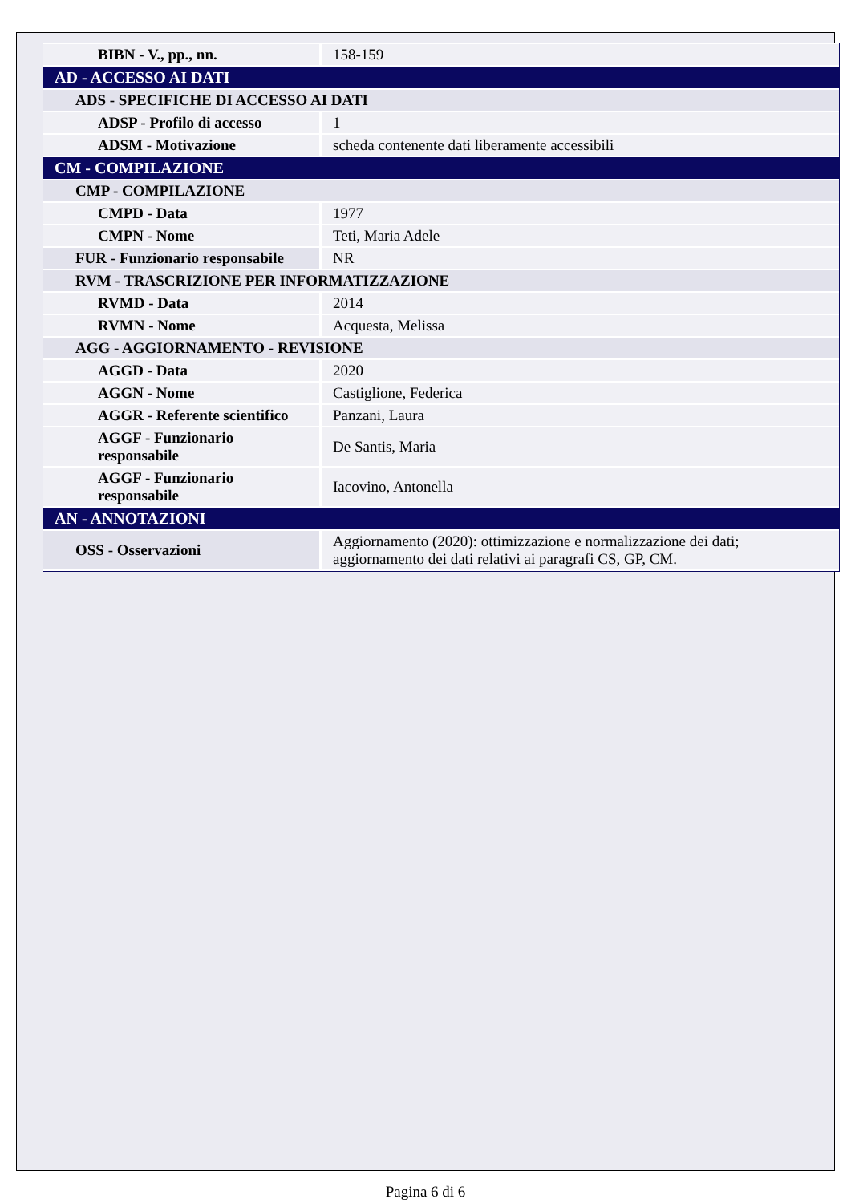| BIBN - V., pp., nn. | 158-159 |
| AD - ACCESSO AI DATI | |
| ADS - SPECIFICHE DI ACCESSO AI DATI | |
| ADSP - Profilo di accesso | 1 |
| ADSM - Motivazione | scheda contenente dati liberamente accessibili |
| CM - COMPILAZIONE | |
| CMP - COMPILAZIONE | |
| CMPD - Data | 1977 |
| CMPN - Nome | Teti, Maria Adele |
| FUR - Funzionario responsabile | NR |
| RVM - TRASCRIZIONE PER INFORMATIZZAZIONE | |
| RVMD - Data | 2014 |
| RVMN - Nome | Acquesta, Melissa |
| AGG - AGGIORNAMENTO - REVISIONE | |
| AGGD - Data | 2020 |
| AGGN - Nome | Castiglione, Federica |
| AGGR - Referente scientifico | Panzani, Laura |
| AGGF - Funzionario responsabile | De Santis, Maria |
| AGGF - Funzionario responsabile | Iacovino, Antonella |
| AN - ANNOTAZIONI | |
| OSS - Osservazioni | Aggiornamento (2020): ottimizzazione e normalizzazione dei dati; aggiornamento dei dati relativi ai paragrafi CS, GP, CM. |
Pagina 6 di 6